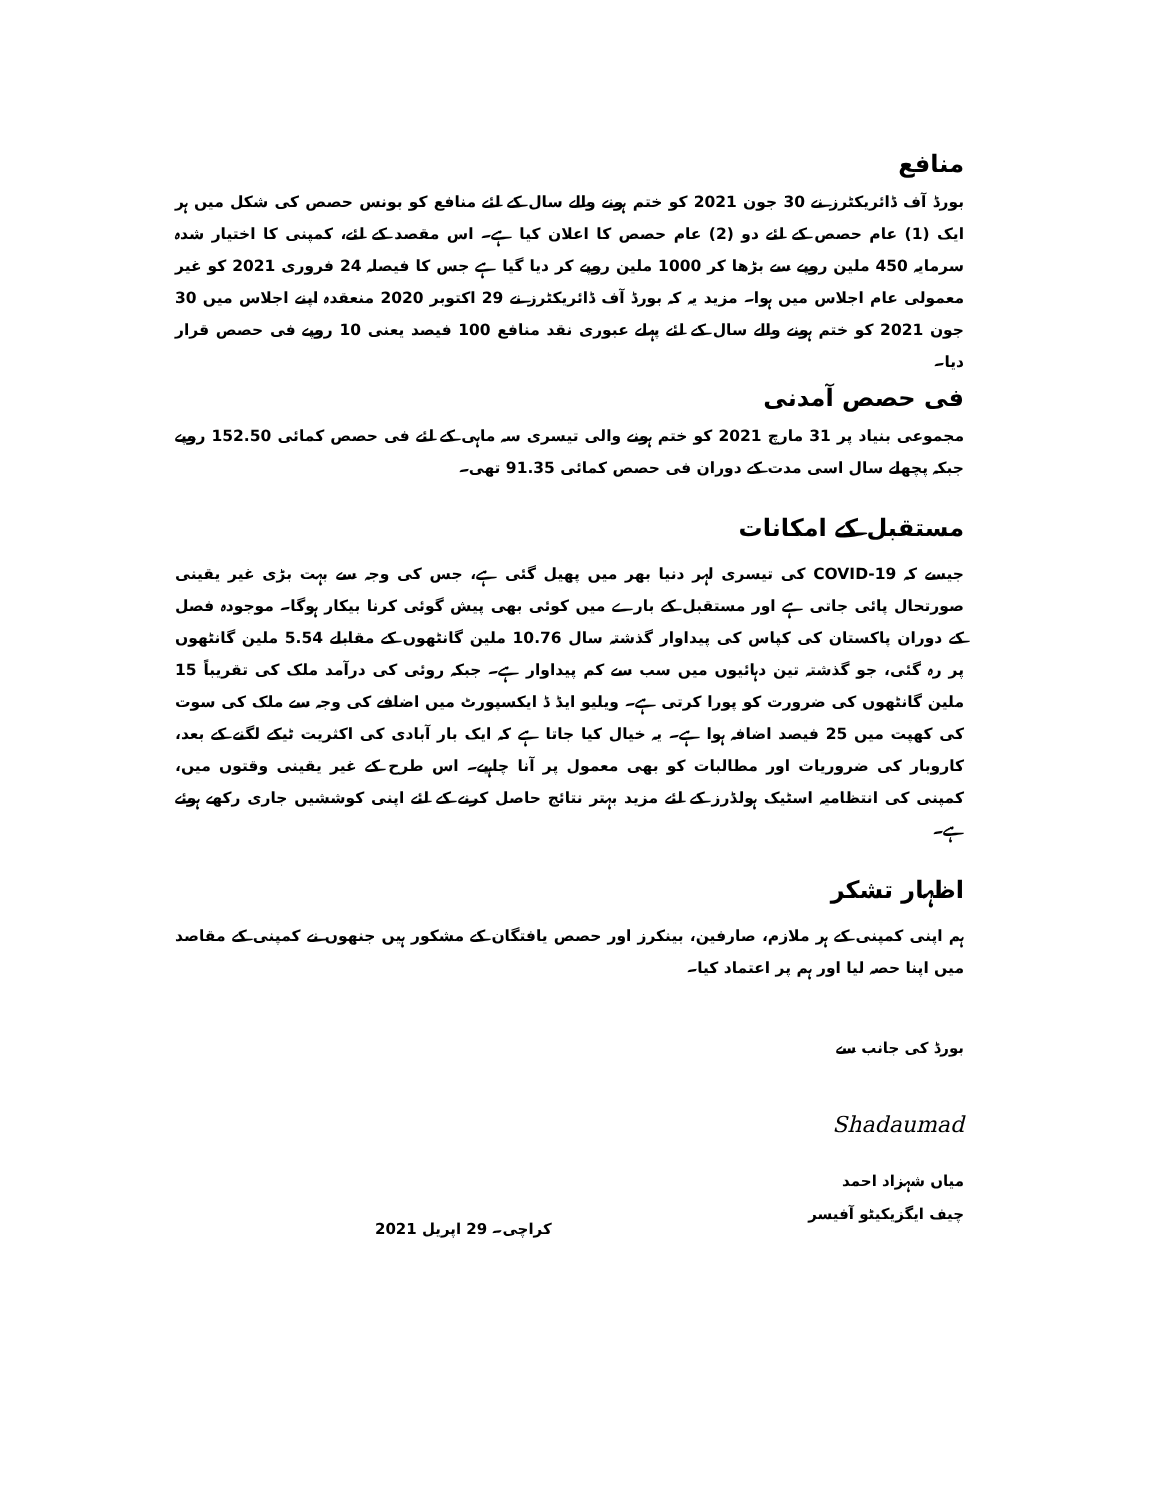منافع
بورڈ آف ڈائریکٹرز نے 30 جون 2021 کو ختم ہونے والے سال کے لئے منافع کو بونس حصص کی شکل میں ہر ایک (1) عام حصص کے لئے دو (2) عام حصص کا اعلان کیا ہے۔ اس مقصد کے لئے، کمپنی کا اختیار شدہ سرمایہ 450 ملین روپے سے بڑھا کر 1000 ملین روپے کر دیا گیا ہے جس کا فیصلہ 24 فروری 2021 کو غیر معمولی عام اجلاس میں ہوا۔ مزید یہ کہ بورڈ آف ڈائریکٹرز نے 29 اکتوبر 2020 منعقدہ اپنے اجلاس میں 30 جون 2021 کو ختم ہونے والے سال کے لئے پہلے عبوری نقد منافع 100 فیصد یعنی 10 روپے فی حصص قرار دیا۔
فی حصص آمدنی
مجموعی بنیاد پر 31 مارچ 2021 کو ختم ہونے والی تیسری سہ ماہی کے لئے فی حصص کمائی 152.50 روپے جبکہ پچھلے سال اسی مدت کے دوران فی حصص کمائی 91.35 تھی۔
مستقبل کے امکانات
جیسے کہ COVID-19 کی تیسری لہر دنیا بھر میں پھیل گئی ہے، جس کی وجہ سے بہت بڑی غیر یقینی صورتحال پائی جاتی ہے اور مستقبل کے بارے میں کوئی بھی پیش گوئی کرنا بیکار ہوگا۔ موجودہ فصل کے دوران پاکستان کی کپاس کی پیداوار گذشتہ سال 10.76 ملین گانٹھوں کے مقابلے 5.54 ملین گانٹھوں پر رہ گئی، جو گذشتہ تین دہائیوں میں سب سے کم پیداوار ہے۔ جبکہ روئی کی درآمد ملک کی تقریباً 15 ملین گانٹھوں کی ضرورت کو پورا کرتی ہے۔ ویلیو ایڈ ڈ ایکسپورٹ میں اضافے کی وجہ سے ملک کی سوت کی کھپت میں 25 فیصد اضافہ ہوا ہے۔ یہ خیال کیا جاتا ہے کہ ایک بار آبادی کی اکثریت ٹیکے لگنے کے بعد، کاروبار کی ضروریات اور مطالبات کو بھی معمول پر آنا چاہیے۔ اس طرح کے غیر یقینی وقتوں میں، کمپنی کی انتظامیہ اسٹیک ہولڈرز کے لئے مزید بہتر نتائج حاصل کرنے کے لئے اپنی کوششیں جاری رکھے ہوئے ہے۔
اظہار تشکر
ہم اپنی کمپنی کے ہر ملازم، صارفین، بینکرز اور حصص یافتگان کے مشکور ہیں جنھوں نے کمپنی کے مقاصد میں اپنا حصہ لیا اور ہم پر اعتماد کیا۔
بورڈ کی جانب سے
Shadaumad
میاں شہزاد احمد
چیف ایگزیکیٹو آفیسر کراچی۔ 29 اپریل 2021